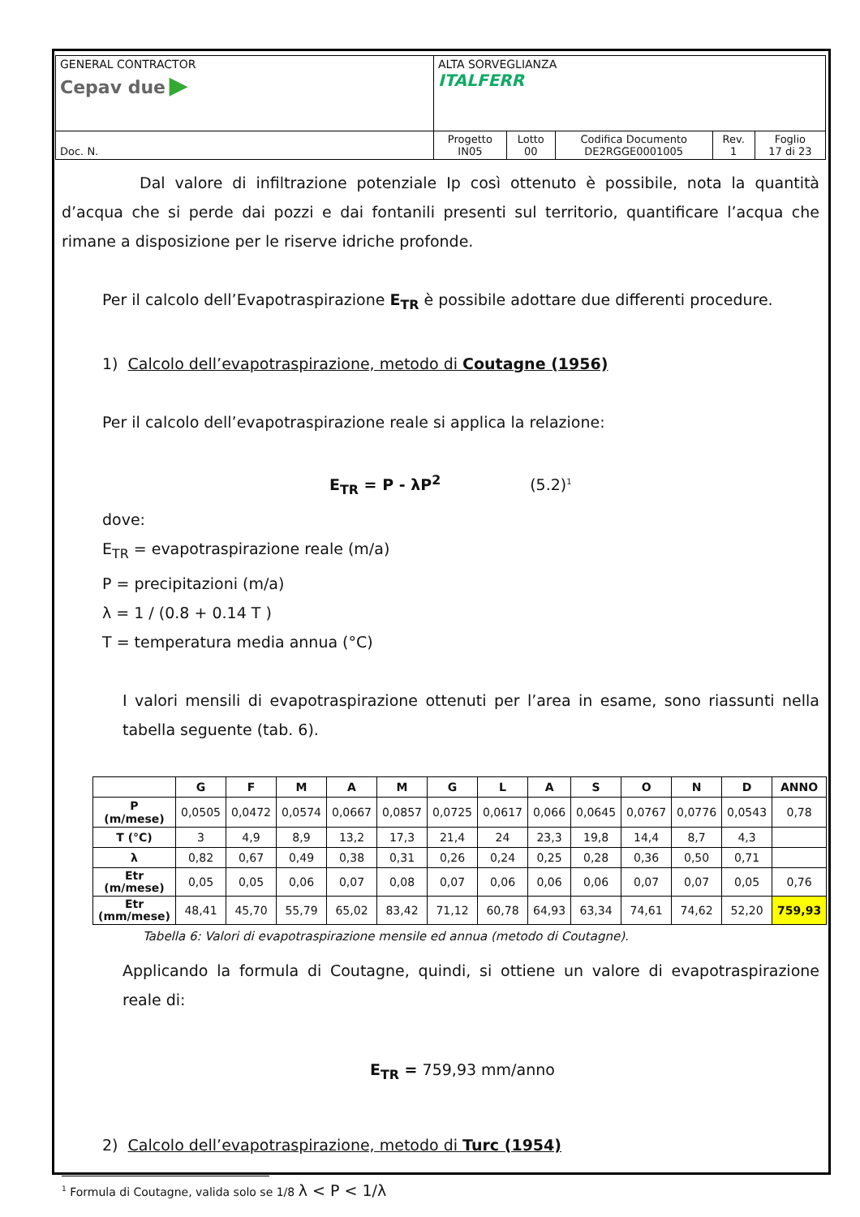| GENERAL CONTRACTOR Cepav due ▶ | ALTA SORVEGLIANZA ITALFERR | | | | |
| Doc. N. | Progetto IN05 | Lotto 00 | Codifica Documento DE2RGGE0001005 | Rev. 1 | Foglio 17 di 23 |
Dal valore di infiltrazione potenziale Ip così ottenuto è possibile, nota la quantità d’acqua che si perde dai pozzi e dai fontanili presenti sul territorio, quantificare l’acqua che rimane a disposizione per le riserve idriche profonde.
Per il calcolo dell’Evapotraspirazione E<sub>TR</sub> è possibile adottare due differenti procedure.
1) Calcolo dell’evapotraspirazione, metodo di Coutagne (1956)
Per il calcolo dell’evapotraspirazione reale si applica la relazione:
E<sub>TR</sub> = P - λP<sup>2</sup> (5.2)<sup>1</sup>
dove:
E<sub>TR</sub> = evapotraspirazione reale (m/a)
P = precipitazioni (m/a)
λ = 1 / (0.8 + 0.14 T )
T = temperatura media annua (°C)
I valori mensili di evapotraspirazione ottenuti per l’area in esame, sono riassunti nella tabella seguente (tab. 6).
| | G | F | M | A | M | G | L | A | S | O | N | D | ANNO |
| --- | --- | --- | --- | --- | --- | --- | --- | --- | --- | --- | --- | --- | --- |
| P (m/mese) | 0,0505 | 0,0472 | 0,0574 | 0,0667 | 0,0857 | 0,0725 | 0,0617 | 0,066 | 0,0645 | 0,0767 | 0,0776 | 0,0543 | 0,78 |
| T (°C) | 3 | 4,9 | 8,9 | 13,2 | 17,3 | 21,4 | 24 | 23,3 | 19,8 | 14,4 | 8,7 | 4,3 | |
| λ | 0,82 | 0,67 | 0,49 | 0,38 | 0,31 | 0,26 | 0,24 | 0,25 | 0,28 | 0,36 | 0,50 | 0,71 | |
| Etr (m/mese) | 0,05 | 0,05 | 0,06 | 0,07 | 0,08 | 0,07 | 0,06 | 0,06 | 0,06 | 0,07 | 0,07 | 0,05 | 0,76 |
| Etr (mm/mese) | 48,41 | 45,70 | 55,79 | 65,02 | 83,42 | 71,12 | 60,78 | 64,93 | 63,34 | 74,61 | 74,62 | 52,20 | 759,93 |
Tabella 6: Valori di evapotraspirazione mensile ed annua (metodo di Coutagne).
Applicando la formula di Coutagne, quindi, si ottiene un valore di evapotraspirazione reale di:
E<sub>TR</sub> = 759,93 mm/anno
2) Calcolo dell’evapotraspirazione, metodo di Turc (1954)
<sup>1</sup> Formula di Coutagne, valida solo se 1/8 λ < P < 1/λ